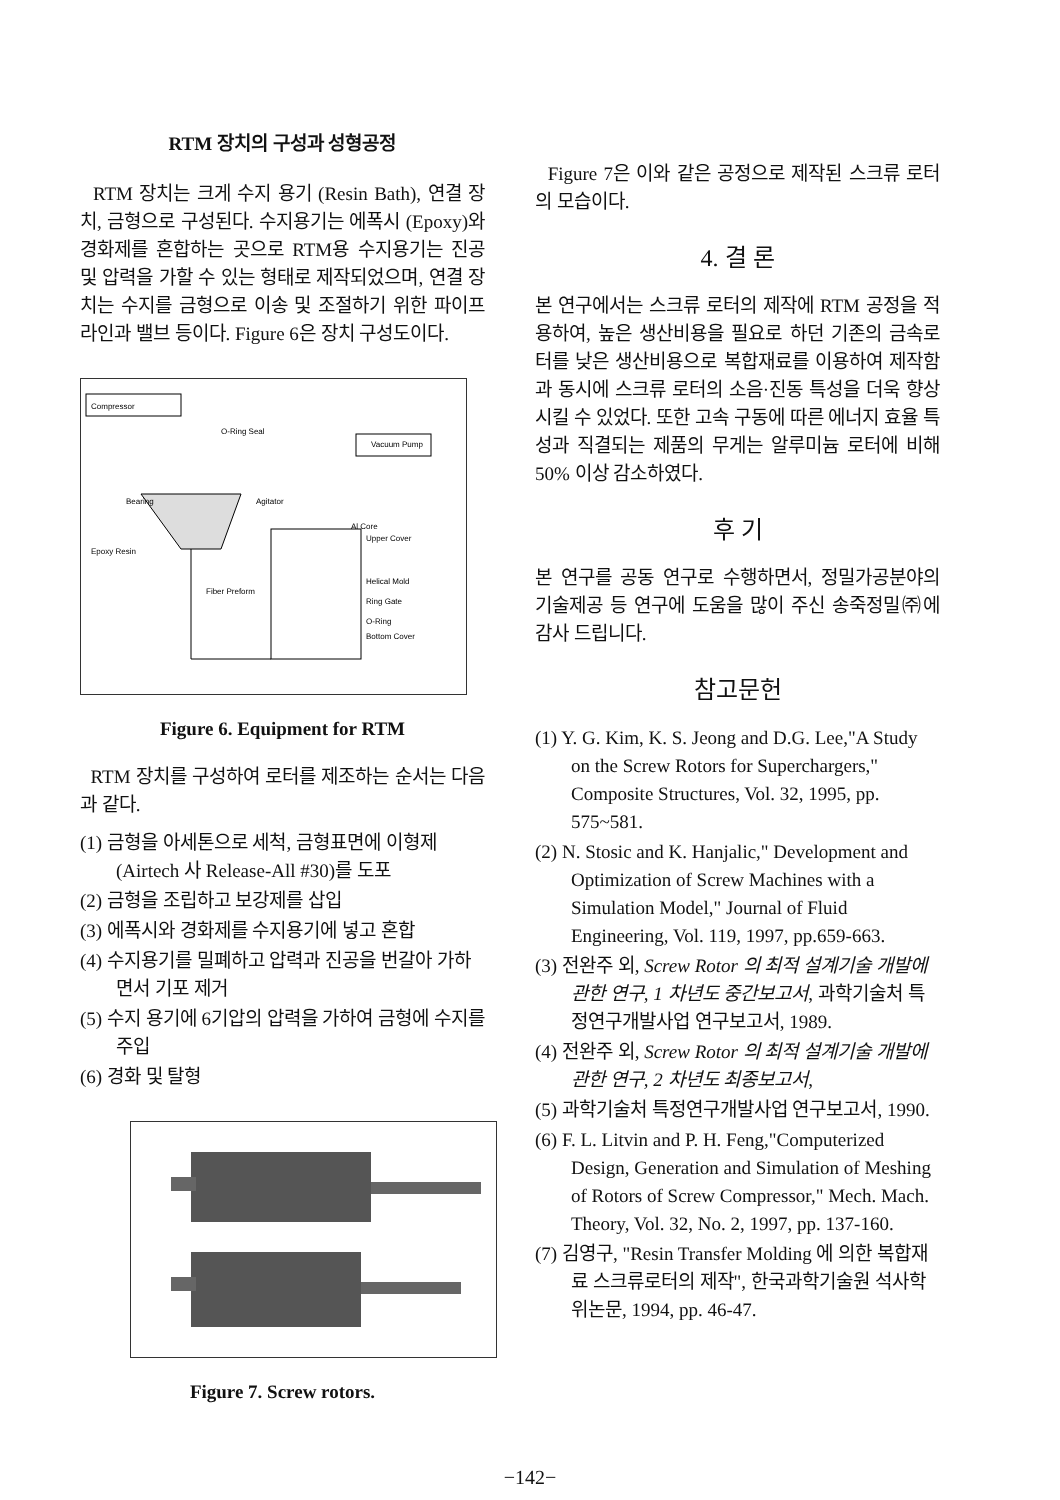RTM 장치의 구성과 성형공정
RTM 장치는 크게 수지 용기 (Resin Bath), 연결 장치, 금형으로 구성된다. 수지용기는 에폭시 (Epoxy)와 경화제를 혼합하는 곳으로 RTM용 수지용기는 진공 및 압력을 가할 수 있는 형태로 제작되었으며, 연결 장치는 수지를 금형으로 이송 및 조절하기 위한 파이프라인과 밸브 등이다. Figure 6은 장치 구성도이다.
Compressor
O-Ring Seal
Vacuum Pump
Bearing
Agitator
Epoxy Resin
Al Core
Upper Cover
Helical Mold
Ring Gate
O-Ring
Bottom Cover
Fiber Preform
Figure 6. Equipment for RTM
RTM 장치를 구성하여 로터를 제조하는 순서는 다음과 같다.
(1) 금형을 아세톤으로 세척, 금형표면에 이형제 (Airtech 사 Release-All #30)를 도포
(2) 금형을 조립하고 보강제를 삽입
(3) 에폭시와 경화제를 수지용기에 넣고 혼합
(4) 수지용기를 밀폐하고 압력과 진공을 번갈아 가하면서 기포 제거
(5) 수지 용기에 6기압의 압력을 가하여 금형에 수지를 주입
(6) 경화 및 탈형
Figure 7. Screw rotors.
Figure 7은 이와 같은 공정으로 제작된 스크류 로터의 모습이다.
4. 결 론
본 연구에서는 스크류 로터의 제작에 RTM 공정을 적용하여, 높은 생산비용을 필요로 하던 기존의 금속로터를 낮은 생산비용으로 복합재료를 이용하여 제작함과 동시에 스크류 로터의 소음·진동 특성을 더욱 향상시킬 수 있었다. 또한 고속 구동에 따른 에너지 효율 특성과 직결되는 제품의 무게는 알루미늄 로터에 비해 50% 이상 감소하였다.
후 기
본 연구를 공동 연구로 수행하면서, 정밀가공분야의 기술제공 등 연구에 도움을 많이 주신 송죽정밀㈜에 감사 드립니다.
참고문헌
(1) Y. G. Kim, K. S. Jeong and D.G. Lee,"A Study on the Screw Rotors for Superchargers," Composite Structures, Vol. 32, 1995, pp. 575~581.
(2) N. Stosic and K. Hanjalic," Development and Optimization of Screw Machines with a Simulation Model," Journal of Fluid Engineering, Vol. 119, 1997, pp.659-663.
(3) 전완주 외, Screw Rotor 의 최적 설계기술 개발에 관한 연구, 1 차년도 중간보고서, 과학기술처 특정연구개발사업 연구보고서, 1989.
(4) 전완주 외, Screw Rotor 의 최적 설계기술 개발에 관한 연구, 2 차년도 최종보고서,
(5) 과학기술처 특정연구개발사업 연구보고서, 1990.
(6) F. L. Litvin and P. H. Feng,"Computerized Design, Generation and Simulation of Meshing of Rotors of Screw Compressor," Mech. Mach. Theory, Vol. 32, No. 2, 1997, pp. 137-160.
(7) 김영구, "Resin Transfer Molding 에 의한 복합재료 스크류로터의 제작", 한국과학기술원 석사학위논문, 1994, pp. 46-47.
−142−